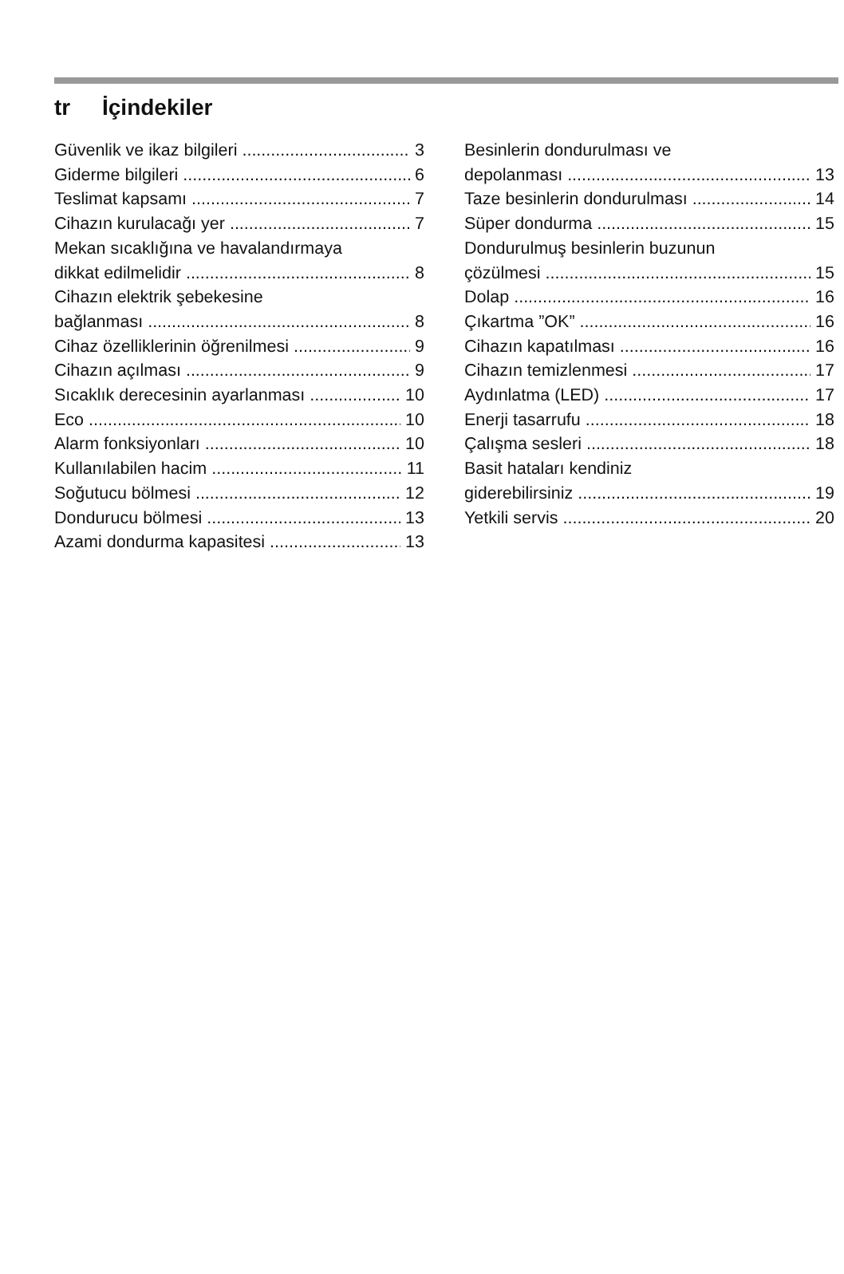tr İçindekiler
Güvenlik ve ikaz bilgileri 3
Giderme bilgileri 6
Teslimat kapsamı 7
Cihazın kurulacağı yer 7
Mekan sıcaklığına ve havalandırmaya
dikkat edilmelidir 8
Cihazın elektrik şebekesine
bağlanması 8
Cihaz özelliklerinin öğrenilmesi 9
Cihazın açılması 9
Sıcaklık derecesinin ayarlanması 10
Eco 10
Alarm fonksiyonları 10
Kullanılabilen hacim 11
Soğutucu bölmesi 12
Dondurucu bölmesi 13
Azami dondurma kapasitesi 13
Besinlerin dondurulması ve
depolanması 13
Taze besinlerin dondurulması 14
Süper dondurma 15
Dondurulmuş besinlerin buzunun
çözülmesi 15
Dolap 16
Çıkartma ”OK” 16
Cihazın kapatılması 16
Cihazın temizlenmesi 17
Aydınlatma (LED) 17
Enerji tasarrufu 18
Çalışma sesleri 18
Basit hataları kendiniz
giderebilirsiniz 19
Yetkili servis 20